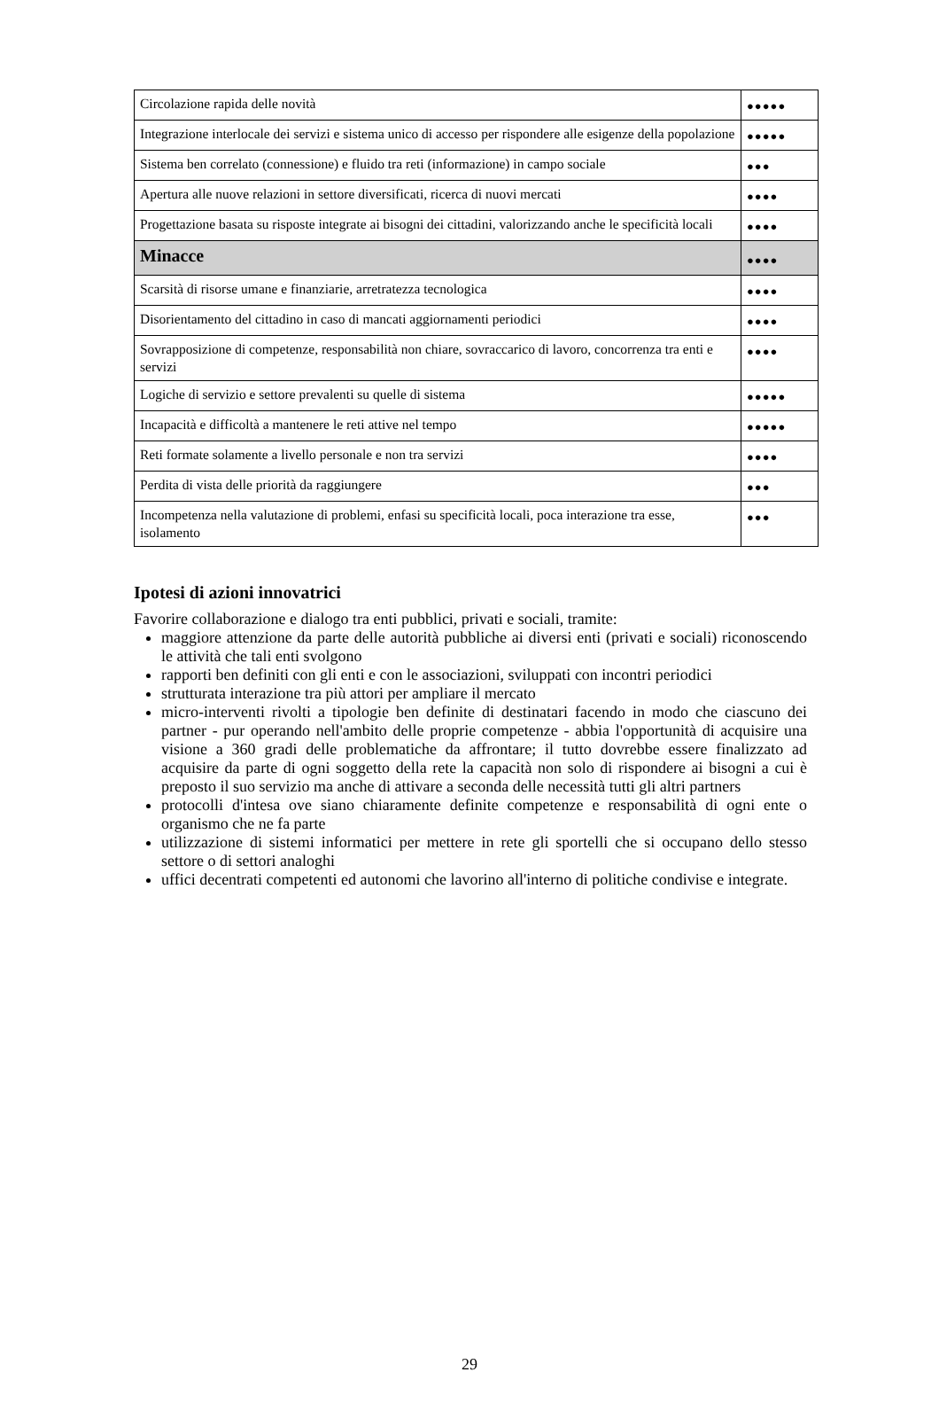| Circolazione rapida delle novità | ●●●●● |
| Integrazione interlocale dei servizi e sistema unico di accesso per rispondere alle esigenze della popolazione | ●●●●● |
| Sistema ben correlato (connessione) e fluido tra reti (informazione) in campo sociale | ●●● |
| Apertura alle nuove relazioni in settore diversificati, ricerca di nuovi mercati | ●●●● |
| Progettazione basata su risposte integrate ai bisogni dei cittadini, valorizzando anche le specificità locali | ●●●● |
| Minacce | ●●●● |
| Scarsità di risorse umane e finanziarie, arretratezza tecnologica | ●●●● |
| Disorientamento del cittadino in caso di mancati aggiornamenti periodici | ●●●● |
| Sovrapposizione di competenze, responsabilità non chiare, sovraccarico di lavoro, concorrenza tra enti e servizi | ●●●● |
| Logiche di servizio e settore prevalenti su quelle di sistema | ●●●●● |
| Incapacità e difficoltà a mantenere le reti attive nel tempo | ●●●●● |
| Reti formate solamente a livello personale e non tra servizi | ●●●● |
| Perdita di vista delle priorità da raggiungere | ●●● |
| Incompetenza nella valutazione di problemi, enfasi su specificità locali, poca interazione tra esse, isolamento | ●●● |
Ipotesi di azioni innovatrici
Favorire collaborazione e dialogo tra enti pubblici, privati e sociali, tramite:
maggiore attenzione da parte delle autorità pubbliche ai diversi enti (privati e sociali) riconoscendo le attività che tali enti svolgono
rapporti ben definiti con gli enti e con le associazioni, sviluppati con incontri periodici
strutturata interazione tra più attori per ampliare il mercato
micro-interventi rivolti a tipologie ben definite di destinatari facendo in modo che ciascuno dei partner - pur operando nell'ambito delle proprie competenze - abbia l'opportunità di acquisire una visione a 360 gradi delle problematiche da affrontare; il tutto dovrebbe essere finalizzato ad acquisire da parte di ogni soggetto della rete la capacità non solo di rispondere ai bisogni a cui è preposto il suo servizio ma anche di attivare a seconda delle necessità tutti gli altri partners
protocolli d'intesa ove siano chiaramente definite competenze e responsabilità di ogni ente o organismo che ne fa parte
utilizzazione di sistemi informatici per mettere in rete gli sportelli che si occupano dello stesso settore o di settori analoghi
uffici decentrati competenti ed autonomi che lavorino all'interno di politiche condivise e integrate.
29